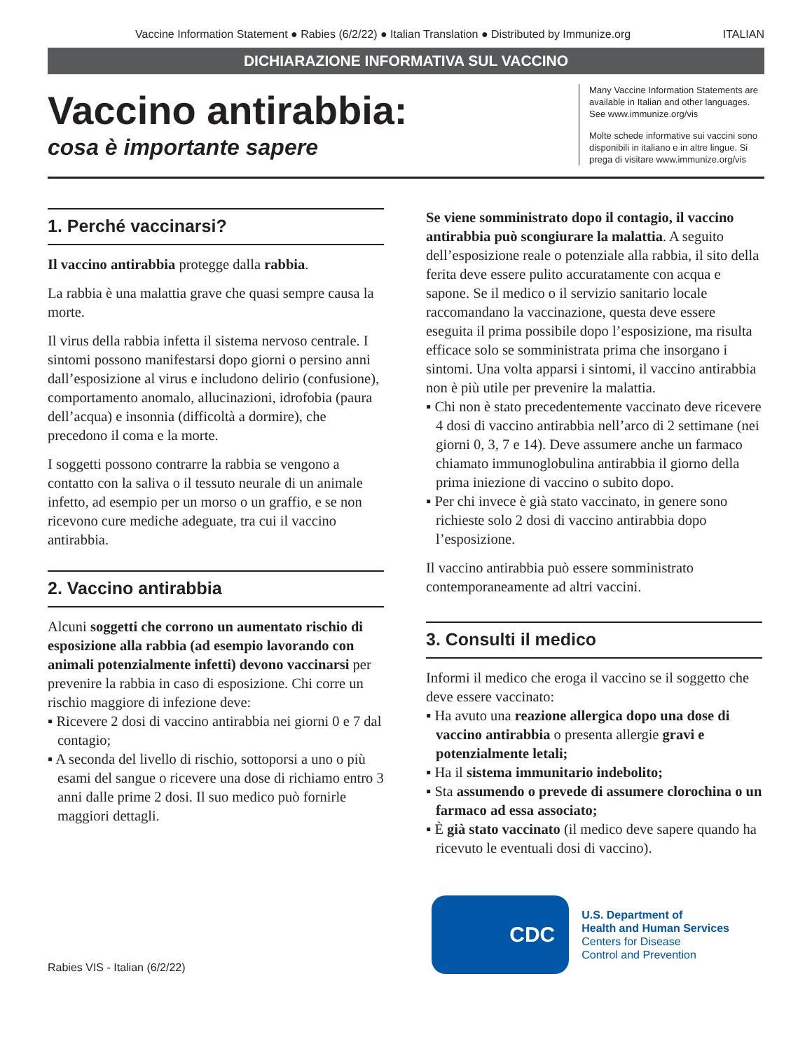Vaccine Information Statement ● Rabies (6/2/22) ● Italian Translation ● Distributed by Immunize.org ITALIAN
DICHIARAZIONE INFORMATIVA SUL VACCINO
Vaccino antirabbia:
cosa è importante sapere
Many Vaccine Information Statements are available in Italian and other languages. See www.immunize.org/vis
Molte schede informative sui vaccini sono disponibili in italiano e in altre lingue. Si prega di visitare www.immunize.org/vis
1. Perché vaccinarsi?
Il vaccino antirabbia protegge dalla rabbia.
La rabbia è una malattia grave che quasi sempre causa la morte.
Il virus della rabbia infetta il sistema nervoso centrale. I sintomi possono manifestarsi dopo giorni o persino anni dall’esposizione al virus e includono delirio (confusione), comportamento anomalo, allucinazioni, idrofobia (paura dell’acqua) e insonnia (difficoltà a dormire), che precedono il coma e la morte.
I soggetti possono contrarre la rabbia se vengono a contatto con la saliva o il tessuto neurale di un animale infetto, ad esempio per un morso o un graffio, e se non ricevono cure mediche adeguate, tra cui il vaccino antirabbia.
2. Vaccino antirabbia
Alcuni soggetti che corrono un aumentato rischio di esposizione alla rabbia (ad esempio lavorando con animali potenzialmente infetti) devono vaccinarsi per prevenire la rabbia in caso di esposizione. Chi corre un rischio maggiore di infezione deve:
▪ Ricevere 2 dosi di vaccino antirabbia nei giorni 0 e 7 dal contagio;
▪ A seconda del livello di rischio, sottoporsi a uno o più esami del sangue o ricevere una dose di richiamo entro 3 anni dalle prime 2 dosi. Il suo medico può fornirle maggiori dettagli.
Se viene somministrato dopo il contagio, il vaccino antirabbia può scongiurare la malattia. A seguito dell’esposizione reale o potenziale alla rabbia, il sito della ferita deve essere pulito accuratamente con acqua e sapone. Se il medico o il servizio sanitario locale raccomandano la vaccinazione, questa deve essere eseguita il prima possibile dopo l’esposizione, ma risulta efficace solo se somministrata prima che insorgano i sintomi. Una volta apparsi i sintomi, il vaccino antirabbia non è più utile per prevenire la malattia.
▪ Chi non è stato precedentemente vaccinato deve ricevere 4 dosi di vaccino antirabbia nell’arco di 2 settimane (nei giorni 0, 3, 7 e 14). Deve assumere anche un farmaco chiamato immunoglobulina antirabbia il giorno della prima iniezione di vaccino o subito dopo.
▪ Per chi invece è già stato vaccinato, in genere sono richieste solo 2 dosi di vaccino antirabbia dopo l’esposizione.
Il vaccino antirabbia può essere somministrato contemporaneamente ad altri vaccini.
3. Consulti il medico
Informi il medico che eroga il vaccino se il soggetto che deve essere vaccinato:
▪ Ha avuto una reazione allergica dopo una dose di vaccino antirabbia o presenta allergie gravi e potenzialmente letali;
▪ Ha il sistema immunitario indebolito;
▪ Sta assumendo o prevede di assumere clorochina o un farmaco ad essa associato;
▪ È già stato vaccinato (il medico deve sapere quando ha ricevuto le eventuali dosi di vaccino).
Rabies VIS - Italian (6/2/22)
CDC
U.S. Department of
Health and Human Services
Centers for Disease
Control and Prevention